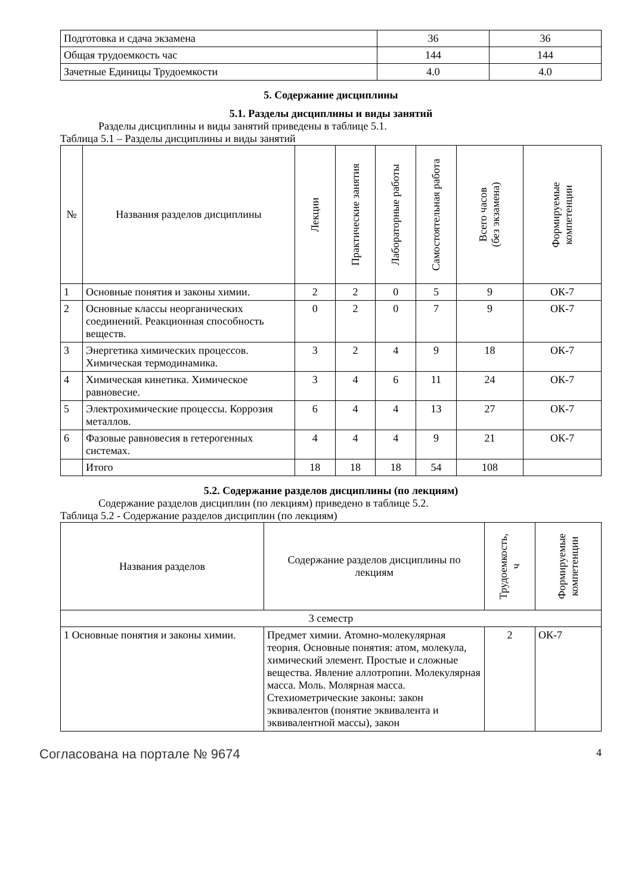| Подготовка и сдача экзамена | 36 | 36 |
| Общая трудоемкость час | 144 | 144 |
| Зачетные Единицы Трудоемкости | 4.0 | 4.0 |
5. Содержание дисциплины
5.1. Разделы дисциплины и виды занятий
Разделы дисциплины и виды занятий приведены в таблице 5.1.
Таблица 5.1 – Разделы дисциплины и виды занятий
| № | Названия разделов дисциплины | Лекции | Практические занятия | Лабораторные работы | Самостоятельная работа | Всего часов (без экзамена) | Формируемые компетенции |
| --- | --- | --- | --- | --- | --- | --- | --- |
| 1 | Основные понятия и законы химии. | 2 | 2 | 0 | 5 | 9 | ОК-7 |
| 2 | Основные классы неорганических соединений. Реакционная способность веществ. | 0 | 2 | 0 | 7 | 9 | ОК-7 |
| 3 | Энергетика химических процессов. Химическая термодинамика. | 3 | 2 | 4 | 9 | 18 | ОК-7 |
| 4 | Химическая кинетика. Химическое равновесие. | 3 | 4 | 6 | 11 | 24 | ОК-7 |
| 5 | Электрохимические процессы. Коррозия металлов. | 6 | 4 | 4 | 13 | 27 | ОК-7 |
| 6 | Фазовые равновесия в гетерогенных системах. | 4 | 4 | 4 | 9 | 21 | ОК-7 |
| | Итого | 18 | 18 | 18 | 54 | 108 | |
5.2. Содержание разделов дисциплины (по лекциям)
Содержание разделов дисциплин (по лекциям) приведено в таблице 5.2.
Таблица 5.2 - Содержание разделов дисциплин (по лекциям)
| Названия разделов | Содержание разделов дисциплины по лекциям | Трудоемкость, ч | Формируемые компетенции |
| --- | --- | --- | --- |
| 3 семестр | | | |
| 1 Основные понятия и законы химии. | Предмет химии. Атомно-молекулярная теория. Основные понятия: атом, молекула, химический элемент. Простые и сложные вещества. Явление аллотропии. Молекулярная масса. Моль. Молярная масса. Стехиометрические законы: закон эквивалентов (понятие эквивалента и эквивалентной массы), закон | 2 | ОК-7 |
Согласована на портале № 9674 4